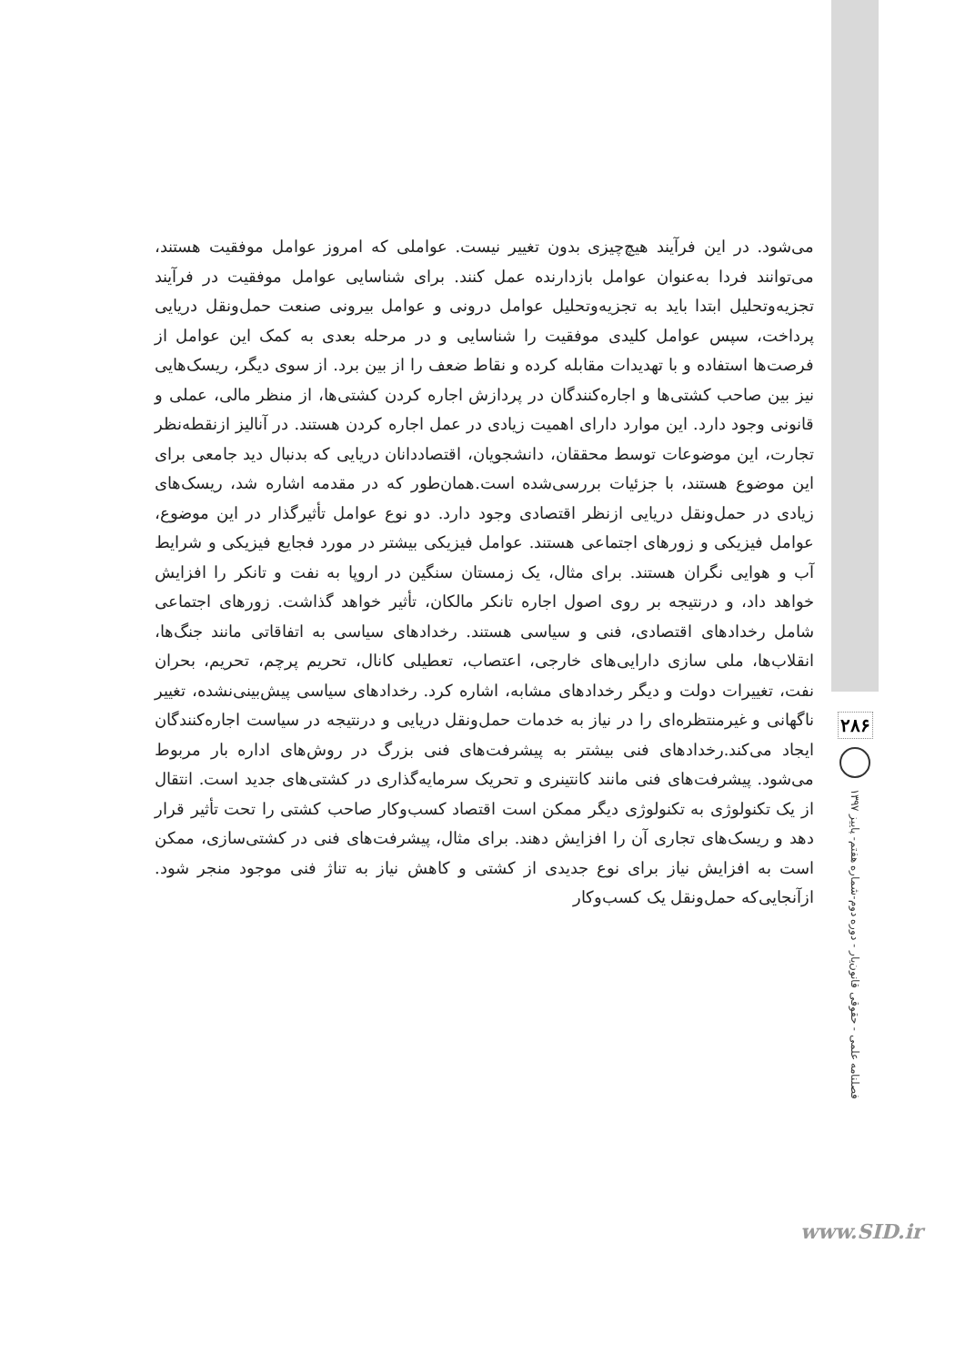می‌شود. در این فرآیند هیچ‌چیزی بدون تغییر نیست. عواملی که امروز عوامل موفقیت هستند، می‌توانند فردا به‌عنوان عوامل بازدارنده عمل کنند. برای شناسایی عوامل موفقیت در فرآیند تجزیه‌وتحلیل ابتدا باید به تجزیه‌وتحلیل عوامل درونی و عوامل بیرونی صنعت حمل‌ونقل دریایی پرداخت، سپس عوامل کلیدی موفقیت را شناسایی و در مرحله بعدی به کمک این عوامل از فرصت‌ها استفاده و با تهدیدات مقابله کرده و نقاط ضعف را از بین برد. از سوی دیگر، ریسک‌هایی نیز بین صاحب کشتی‌ها و اجاره‌کنندگان در پردازش اجاره کردن کشتی‌ها، از منظر مالی، عملی و قانونی وجود دارد. این موارد دارای اهمیت زیادی در عمل اجاره کردن هستند. در آنالیز ازنقطه‌نظر تجارت، این موضوعات توسط محققان، دانشجویان، اقتصاددانان دریایی که بدنبال دید جامعی برای این موضوع هستند، با جزئیات بررسی‌شده است.همان‌طور که در مقدمه اشاره شد، ریسک‌های زیادی در حمل‌ونقل دریایی ازنظر اقتصادی وجود دارد. دو نوع عوامل تأثیرگذار در این موضوع، عوامل فیزیکی و زورهای اجتماعی هستند. عوامل فیزیکی بیشتر در مورد فجایع فیزیکی و شرایط آب و هوایی نگران هستند. برای مثال، یک زمستان سنگین در اروپا به نفت و تانکر را افزایش خواهد داد، و درنتیجه بر روی اصول اجاره تانکر مالکان، تأثیر خواهد گذاشت. زورهای اجتماعی شامل رخدادهای اقتصادی، فنی و سیاسی هستند. رخدادهای سیاسی به اتفاقاتی مانند جنگ‌ها، انقلاب‌ها، ملی سازی دارایی‌های خارجی، اعتصاب، تعطیلی کانال، تحریم پرچم، تحریم، بحران نفت، تغییرات دولت و دیگر رخدادهای مشابه، اشاره کرد. رخدادهای سیاسی پیش‌بینی‌نشده، تغییر ناگهانی و غیرمنتظره‌ای را در نیاز به خدمات حمل‌ونقل دریایی و درنتیجه در سیاست اجاره‌کنندگان ایجاد می‌کند.رخدادهای فنی بیشتر به پیشرفت‌های فنی بزرگ در روش‌های اداره بار مربوط می‌شود. پیشرفت‌های فنی مانند کانتینری و تحریک سرمایه‌گذاری در کشتی‌های جدید است. انتقال از یک تکنولوژی به تکنولوژی دیگر ممکن است اقتصاد کسب‌وکار صاحب کشتی را تحت تأثیر قرار دهد و ریسک‌های تجاری آن را افزایش دهند. برای مثال، پیشرفت‌های فنی در کشتی‌سازی، ممکن است به افزایش نیاز برای نوع جدیدی از کشتی و کاهش نیاز به تناژ فنی موجود منجر شود. ازآنجایی‌که حمل‌ونقل یک کسب‌وکار
۲۸۶
فصلنامه علمی - حقوقی قانون‌یار - دوره دوم-شماره هفتم- پاییز ۱۳۹۷
www.SID.ir